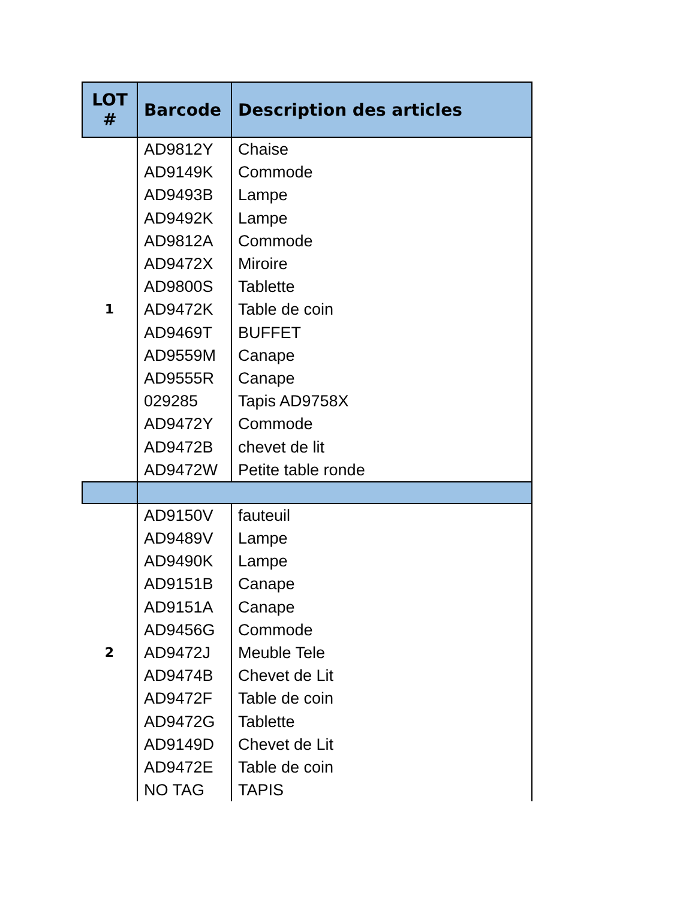| LOT # | Barcode | Description des articles |
| --- | --- | --- |
| 1 | AD9812Y | Chaise |
| | AD9149K | Commode |
| | AD9493B | Lampe |
| | AD9492K | Lampe |
| | AD9812A | Commode |
| | AD9472X | Miroire |
| | AD9800S | Tablette |
| | AD9472K | Table de coin |
| | AD9469T | BUFFET |
| | AD9559M | Canape |
| | AD9555R | Canape |
| | 029285 | Tapis AD9758X |
| | AD9472Y | Commode |
| | AD9472B | chevet de lit |
| | AD9472W | Petite table ronde |
| 2 | AD9150V | fauteuil |
| | AD9489V | Lampe |
| | AD9490K | Lampe |
| | AD9151B | Canape |
| | AD9151A | Canape |
| | AD9456G | Commode |
| | AD9472J | Meuble Tele |
| | AD9474B | Chevet de Lit |
| | AD9472F | Table de coin |
| | AD9472G | Tablette |
| | AD9149D | Chevet de Lit |
| | AD9472E | Table de coin |
| | NO TAG | TAPIS |